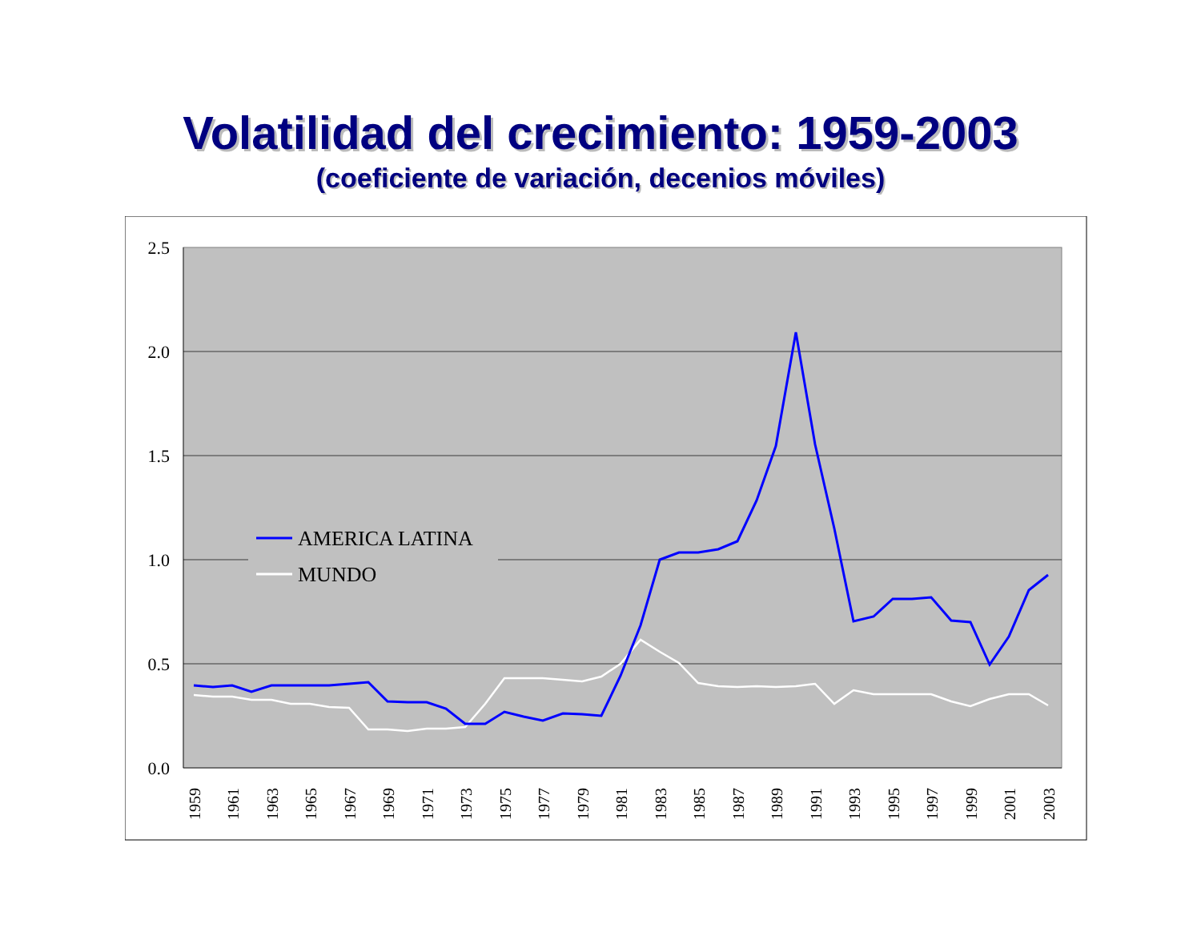Volatilidad del crecimiento: 1959-2003
(coeficiente de variación, decenios móviles)
2.5
2.0
1.5
1.0
0.5
0.0
AMERICA LATINA
MUNDO
1959
1961
1963
1965
1967
1969
1971
1973
1975
1977
1979
1981
1983
1985
1987
1989
1991
1993
1995
1997
1999
2001
2003